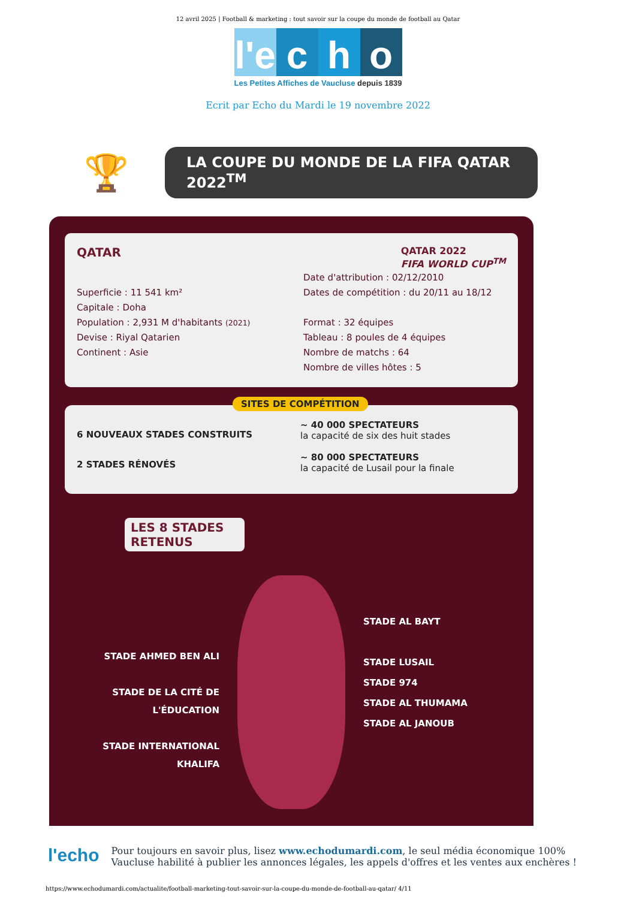12 avril 2025 | Football & marketing : tout savoir sur la coupe du monde de football au Qatar
l'e
c h o
Les Petites Affiches de Vaucluse depuis 1839
Ecrit par Echo du Mardi le 19 novembre 2022
🏆
LA COUPE DU MONDE DE LA FIFA QATAR 2022<sup>TM</sup>
QATAR QATAR 2022
FIFA WORLD CUP<sup>TM</sup>
Superficie : 11 541 km²
Capitale : Doha
Population : 2,931 M d'habitants (2021)
Devise : Riyal Qatarien
Continent : Asie
Date d'attribution : 02/12/2010
Dates de compétition : du 20/11 au 18/12
Format : 32 équipes
Tableau : 8 poules de 4 équipes
Nombre de matchs : 64
Nombre de villes hôtes : 5
SITES DE COMPÉTITION
6 NOUVEAUX STADES CONSTRUITS
2 STADES RÉNOVÉS
~ 40 000 SPECTATEURS
la capacité de six des huit stades
~ 80 000 SPECTATEURS
la capacité de Lusail pour la finale
LES 8 STADES RETENUS
STADE AHMED BEN ALI
STADE DE LA CITÉ DE L'ÉDUCATION
STADE INTERNATIONAL KHALIFA
STADE AL BAYT
STADE LUSAIL
STADE 974
STADE AL THUMAMA
STADE AL JANOUB
l'echo
Pour toujours en savoir plus, lisez www.echodumardi.com, le seul média économique 100% Vaucluse habilité à publier les annonces légales, les appels d'offres et les ventes aux enchères !
https://www.echodumardi.com/actualite/football-marketing-tout-savoir-sur-la-coupe-du-monde-de-football-au-qatar/ 4/11